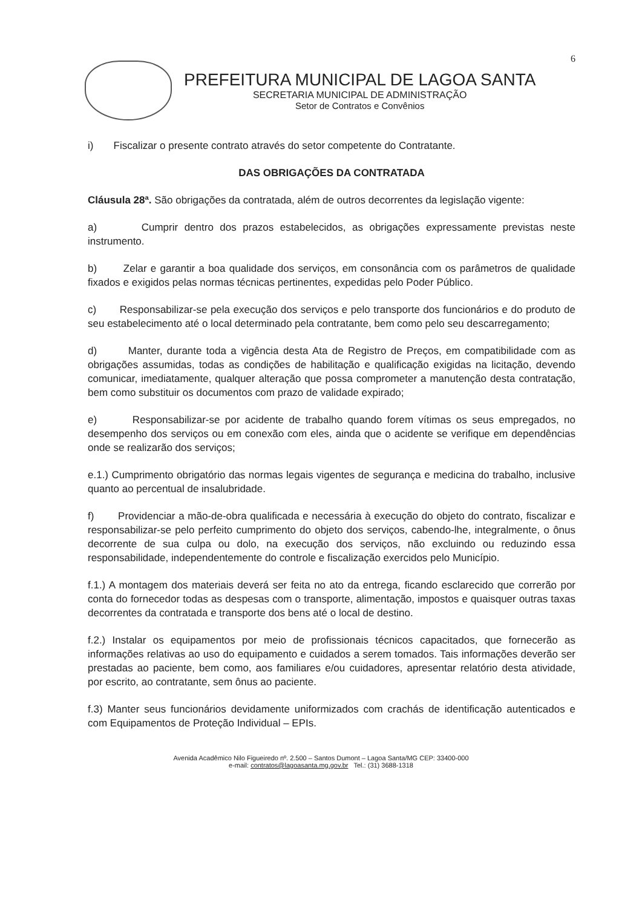6
PREFEITURA MUNICIPAL DE LAGOA SANTA
SECRETARIA MUNICIPAL DE ADMINISTRAÇÃO
Setor de Contratos e Convênios
i) Fiscalizar o presente contrato através do setor competente do Contratante.
DAS OBRIGAÇÕES DA CONTRATADA
Cláusula 28ª. São obrigações da contratada, além de outros decorrentes da legislação vigente:
a) Cumprir dentro dos prazos estabelecidos, as obrigações expressamente previstas neste instrumento.
b) Zelar e garantir a boa qualidade dos serviços, em consonância com os parâmetros de qualidade fixados e exigidos pelas normas técnicas pertinentes, expedidas pelo Poder Público.
c) Responsabilizar-se pela execução dos serviços e pelo transporte dos funcionários e do produto de seu estabelecimento até o local determinado pela contratante, bem como pelo seu descarregamento;
d) Manter, durante toda a vigência desta Ata de Registro de Preços, em compatibilidade com as obrigações assumidas, todas as condições de habilitação e qualificação exigidas na licitação, devendo comunicar, imediatamente, qualquer alteração que possa comprometer a manutenção desta contratação, bem como substituir os documentos com prazo de validade expirado;
e) Responsabilizar-se por acidente de trabalho quando forem vítimas os seus empregados, no desempenho dos serviços ou em conexão com eles, ainda que o acidente se verifique em dependências onde se realizarão dos serviços;
e.1.) Cumprimento obrigatório das normas legais vigentes de segurança e medicina do trabalho, inclusive quanto ao percentual de insalubridade.
f) Providenciar a mão-de-obra qualificada e necessária à execução do objeto do contrato, fiscalizar e responsabilizar-se pelo perfeito cumprimento do objeto dos serviços, cabendo-lhe, integralmente, o ônus decorrente de sua culpa ou dolo, na execução dos serviços, não excluindo ou reduzindo essa responsabilidade, independentemente do controle e fiscalização exercidos pelo Município.
f.1.) A montagem dos materiais deverá ser feita no ato da entrega, ficando esclarecido que correrão por conta do fornecedor todas as despesas com o transporte, alimentação, impostos e quaisquer outras taxas decorrentes da contratada e transporte dos bens até o local de destino.
f.2.) Instalar os equipamentos por meio de profissionais técnicos capacitados, que fornecerão as informações relativas ao uso do equipamento e cuidados a serem tomados. Tais informações deverão ser prestadas ao paciente, bem como, aos familiares e/ou cuidadores, apresentar relatório desta atividade, por escrito, ao contratante, sem ônus ao paciente.
f.3) Manter seus funcionários devidamente uniformizados com crachás de identificação autenticados e com Equipamentos de Proteção Individual – EPIs.
Avenida Acadêmico Nilo Figueiredo nº. 2.500 – Santos Dumont – Lagoa Santa/MG CEP: 33400-000
e-mail: contratos@lagoasanta.mg.gov.br Tel.: (31) 3688-1318